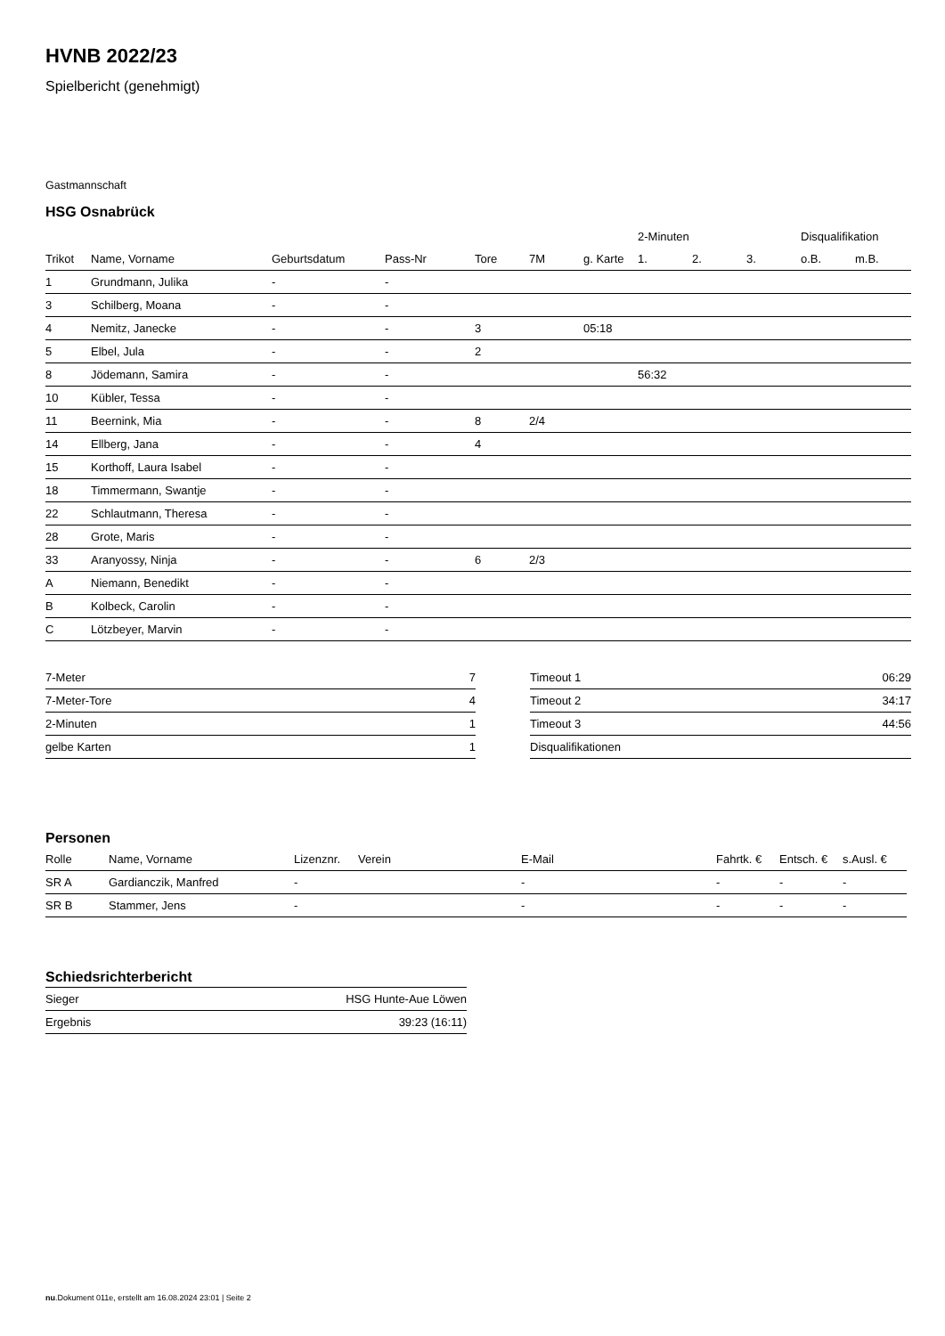HVNB 2022/23
Spielbericht (genehmigt)
Gastmannschaft
HSG Osnabrück
| | | | | | | | 2-Minuten | | | Disqualifikation | |
| --- | --- | --- | --- | --- | --- | --- | --- | --- | --- | --- | --- |
| Trikot | Name, Vorname | Geburtsdatum | Pass-Nr | Tore | 7M | g. Karte | 1. | 2. | 3. | o.B. | m.B. |
| 1 | Grundmann, Julika | - | - | | | | | | | | |
| 3 | Schilberg, Moana | - | - | | | | | | | | |
| 4 | Nemitz, Janecke | - | - | 3 | | 05:18 | | | | | |
| 5 | Elbel, Jula | - | - | 2 | | | | | | | |
| 8 | Jödemann, Samira | - | - | | | | 56:32 | | | | |
| 10 | Kübler, Tessa | - | - | | | | | | | | |
| 11 | Beernink, Mia | - | - | 8 | 2/4 | | | | | | |
| 14 | Ellberg, Jana | - | - | 4 | | | | | | | |
| 15 | Korthoff, Laura Isabel | - | - | | | | | | | | |
| 18 | Timmermann, Swantje | - | - | | | | | | | | |
| 22 | Schlautmann, Theresa | - | - | | | | | | | | |
| 28 | Grote, Maris | - | - | | | | | | | | |
| 33 | Aranyossy, Ninja | - | - | 6 | 2/3 | | | | | | |
| A | Niemann, Benedikt | - | - | | | | | | | | |
| B | Kolbeck, Carolin | - | - | | | | | | | | |
| C | Lötzbeyer, Marvin | - | - | | | | | | | | |
| 7-Meter | 7 |
| 7-Meter-Tore | 4 |
| 2-Minuten | 1 |
| gelbe Karten | 1 |
| Timeout 1 | 06:29 |
| Timeout 2 | 34:17 |
| Timeout 3 | 44:56 |
| Disqualifikationen | |
Personen
| Rolle | Name, Vorname | Lizenznr. | Verein | E-Mail | Fahrtk. € | Entsch. € | s.Ausl. € |
| --- | --- | --- | --- | --- | --- | --- | --- |
| SR A | Gardianczik, Manfred | - | | - | - | - | - |
| SR B | Stammer, Jens | - | | - | - | - | - |
Schiedsrichterbericht
| Sieger | HSG Hunte-Aue Löwen |
| Ergebnis | 39:23 (16:11) |
nu.Dokument 011e, erstellt am 16.08.2024 23:01 | Seite 2